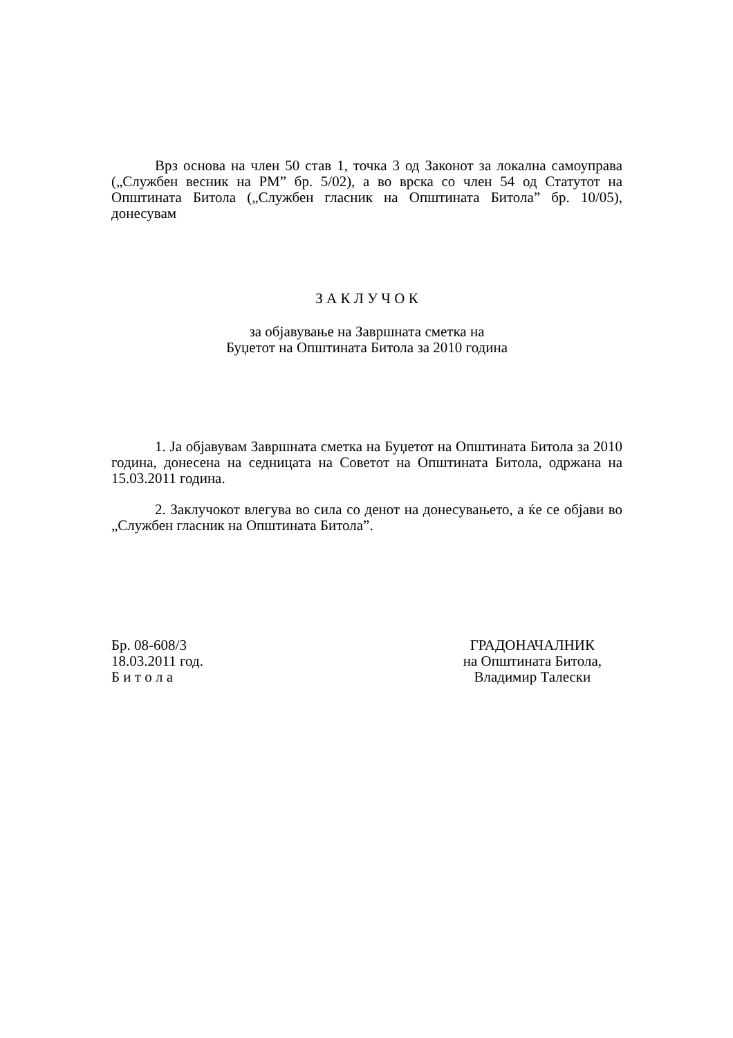Врз основа на член 50 став 1, точка 3 од Законот за локална самоуправа („Службен весник на РМ” бр. 5/02), а во врска со член 54 од Статутот на Општината Битола („Службен гласник на Општината Битола” бр. 10/05), донесувам
З А К Л У Ч О К
за објавување на Завршната сметка на
Буџетот на Општината Битола за 2010 година
1. Ја објавувам Завршната сметка на Буџетот на Општината Битола за 2010 година, донесена на седницата на Советот на Општината Битола, одржана на 15.03.2011 година.
2. Заклучокот влегува во сила со денот на донесувањето, а ќе се објави во „Службен гласник на Општината Битола”.
Бр. 08-608/3
18.03.2011 год.
Б и т о л а
ГРАДОНАЧАЛНИК
на Општината Битола,
Владимир Талески